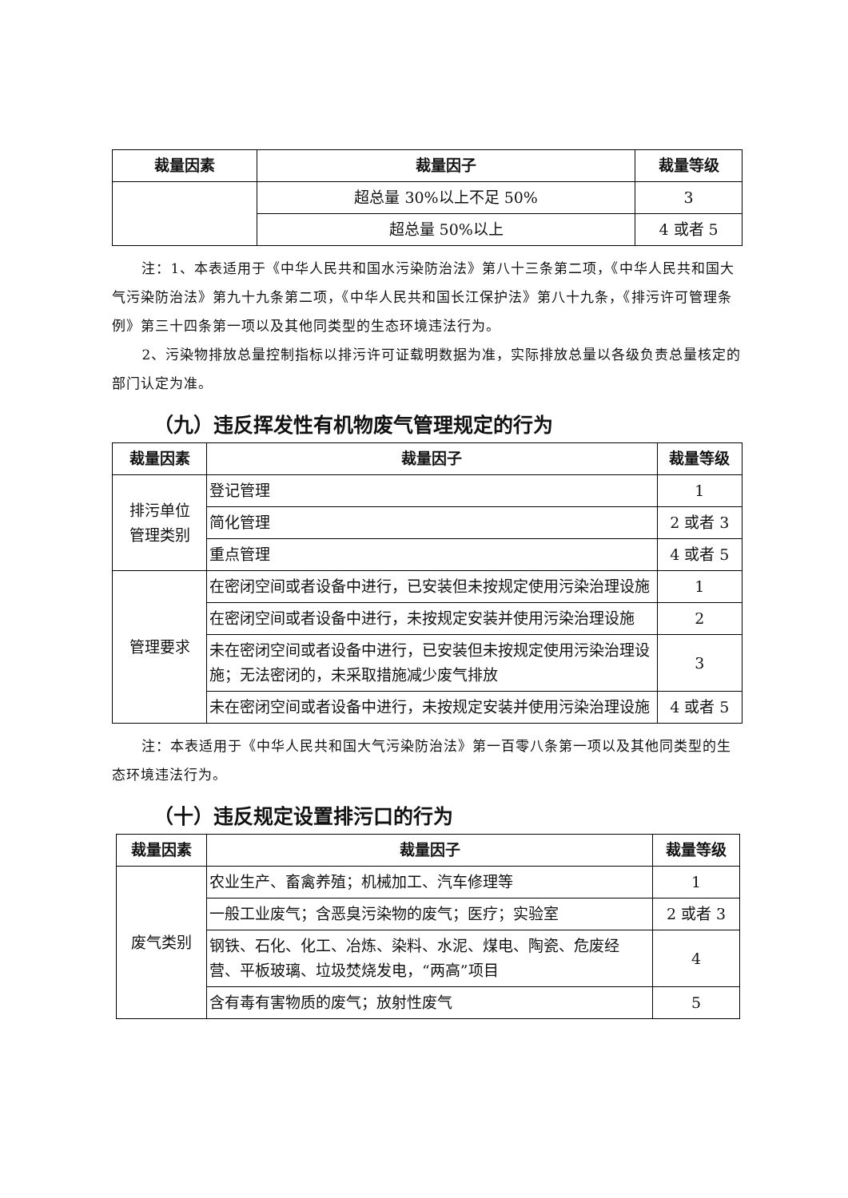| 裁量因素 | 裁量因子 | 裁量等级 |
| --- | --- | --- |
| | 超总量 30%以上不足 50% | 3 |
| | 超总量 50%以上 | 4 或者 5 |
注：1、本表适用于《中华人民共和国水污染防治法》第八十三条第二项，《中华人民共和国大气污染防治法》第九十九条第二项，《中华人民共和国长江保护法》第八十九条，《排污许可管理条例》第三十四条第一项以及其他同类型的生态环境违法行为。
2、污染物排放总量控制指标以排污许可证载明数据为准，实际排放总量以各级负责总量核定的部门认定为准。
（九）违反挥发性有机物废气管理规定的行为
| 裁量因素 | 裁量因子 | 裁量等级 |
| --- | --- | --- |
| 排污单位 管理类别 | 登记管理 | 1 |
| | 简化管理 | 2 或者 3 |
| | 重点管理 | 4 或者 5 |
| 管理要求 | 在密闭空间或者设备中进行，已安装但未按规定使用污染治理设施 | 1 |
| | 在密闭空间或者设备中进行，未按规定安装并使用污染治理设施 | 2 |
| | 未在密闭空间或者设备中进行，已安装但未按规定使用污染治理设施；无法密闭的，未采取措施减少废气排放 | 3 |
| | 未在密闭空间或者设备中进行，未按规定安装并使用污染治理设施 | 4 或者 5 |
注：本表适用于《中华人民共和国大气污染防治法》第一百零八条第一项以及其他同类型的生态环境违法行为。
（十）违反规定设置排污口的行为
| 裁量因素 | 裁量因子 | 裁量等级 |
| --- | --- | --- |
| 废气类别 | 农业生产、畜禽养殖；机械加工、汽车修理等 | 1 |
| | 一般工业废气；含恶臭污染物的废气；医疗；实验室 | 2 或者 3 |
| | 钢铁、石化、化工、冶炼、染料、水泥、煤电、陶瓷、危废经营、平板玻璃、垃圾焚烧发电，“两高”项目 | 4 |
| | 含有毒有害物质的废气；放射性废气 | 5 |